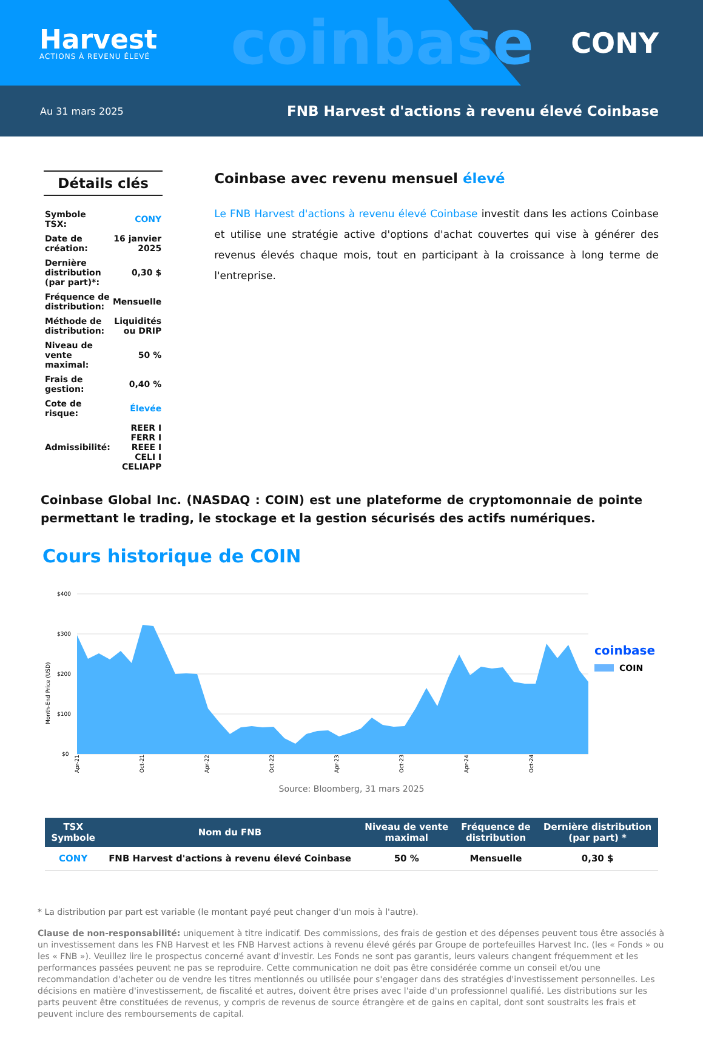Harvest
ACTIONS À REVENU ÉLEVÉ
coinbase
CONY
Au 31 mars 2025 FNB Harvest d'actions à revenu élevé Coinbase
Détails clés
| Symbole TSX: | CONY |
| Date de création: | 16 janvier 2025 |
| Dernière distribution (par part)*: | 0,30 $ |
| Fréquence de distribution: | Mensuelle |
| Méthode de distribution: | Liquidités ou DRIP |
| Niveau de vente maximal: | 50 % |
| Frais de gestion: | 0,40 % |
| Cote de risque: | Élevée |
| Admissibilité: | REER I FERR I REEE I CELI I CELIAPP |
Coinbase avec revenu mensuel élevé
Le FNB Harvest d'actions à revenu élevé Coinbase investit dans les actions Coinbase et utilise une stratégie active d'options d'achat couvertes qui vise à générer des revenus élevés chaque mois, tout en participant à la croissance à long terme de l'entreprise.
Coinbase Global Inc. (NASDAQ : COIN) est une plateforme de cryptomonnaie de pointe permettant le trading, le stockage et la gestion sécurisés des actifs numériques.
Cours historique de COIN
$400
$300
$200
$100
$0
Month-End Price (USD)
Apr-21
Oct-21
Apr-22
Oct-22
Apr-23
Oct-23
Apr-24
Oct-24
coinbase
COIN
Source: Bloomberg, 31 mars 2025
| TSX Symbole | Nom du FNB | Niveau de vente maximal | Fréquence de distribution | Dernière distribution (par part) * |
| --- | --- | --- | --- | --- |
| CONY | FNB Harvest d'actions à revenu élevé Coinbase | 50 % | Mensuelle | 0,30 $ |
* La distribution par part est variable (le montant payé peut changer d'un mois à l'autre).
Clause de non-responsabilité: uniquement à titre indicatif. Des commissions, des frais de gestion et des dépenses peuvent tous être associés à un investissement dans les FNB Harvest et les FNB Harvest actions à revenu élevé gérés par Groupe de portefeuilles Harvest Inc. (les « Fonds » ou les « FNB »). Veuillez lire le prospectus concerné avant d'investir. Les Fonds ne sont pas garantis, leurs valeurs changent fréquemment et les performances passées peuvent ne pas se reproduire. Cette communication ne doit pas être considérée comme un conseil et/ou une recommandation d'acheter ou de vendre les titres mentionnés ou utilisée pour s'engager dans des stratégies d'investissement personnelles. Les décisions en matière d'investissement, de fiscalité et autres, doivent être prises avec l'aide d'un professionnel qualifié. Les distributions sur les parts peuvent être constituées de revenus, y compris de revenus de source étrangère et de gains en capital, dont sont soustraits les frais et peuvent inclure des remboursements de capital.